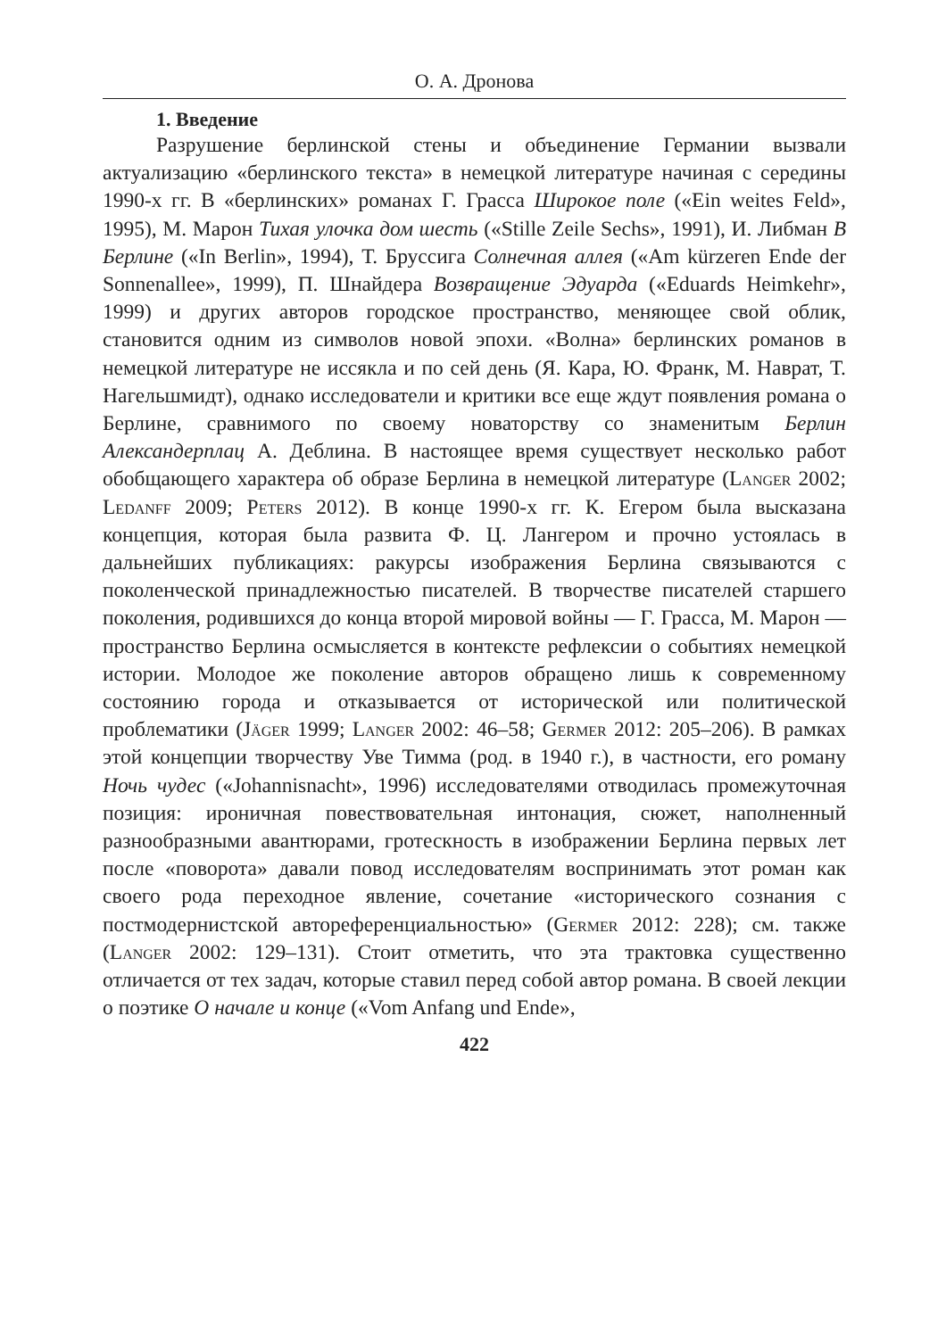О. А. Дронова
1. Введение
Разрушение берлинской стены и объединение Германии вызвали актуализацию «берлинского текста» в немецкой литературе начиная с середины 1990-х гг. В «берлинских» романах Г. Грасса Широкое поле («Ein weites Feld», 1995), М. Марон Тихая улочка дом шесть («Stille Zeile Sechs», 1991), И. Либман В Берлине («In Berlin», 1994), Т. Бруссига Солнечная аллея («Am kürzeren Ende der Sonnenallee», 1999), П. Шнайдера Возвращение Эдуарда («Eduards Heimkehr», 1999) и других авторов городское пространство, меняющее свой облик, становится одним из символов новой эпохи. «Волна» берлинских романов в немецкой литературе не иссякла и по сей день (Я. Кара, Ю. Франк, М. Наврат, Т. Нагельшмидт), однако исследователи и критики все еще ждут появления романа о Берлине, сравнимого по своему новаторству со знаменитым Берлин Александерплац А. Деблина. В настоящее время существует несколько работ обобщающего характера об образе Берлина в немецкой литературе (Langer 2002; Ledanff 2009; Peters 2012). В конце 1990-х гг. К. Егером была высказана концепция, которая была развита Ф. Ц. Лангером и прочно устоялась в дальнейших публикациях: ракурсы изображения Берлина связываются с поколенческой принадлежностью писателей. В творчестве писателей старшего поколения, родившихся до конца второй мировой войны — Г. Грасса, М. Марон — пространство Берлина осмысляется в контексте рефлексии о событиях немецкой истории. Молодое же поколение авторов обращено лишь к современному состоянию города и отказывается от исторической или политической проблематики (Jäger 1999; Langer 2002: 46–58; Germer 2012: 205–206). В рамках этой концепции творчеству Уве Тимма (род. в 1940 г.), в частности, его роману Ночь чудес («Johannisnacht», 1996) исследователями отводилась промежуточная позиция: ироничная повествовательная интонация, сюжет, наполненный разнообразными авантюрами, гротескность в изображении Берлина первых лет после «поворота» давали повод исследователям воспринимать этот роман как своего рода переходное явление, сочетание «исторического сознания с постмодернистской автореференциальностью» (Germer 2012: 228); см. также (Langer 2002: 129–131). Стоит отметить, что эта трактовка существенно отличается от тех задач, которые ставил перед собой автор романа. В своей лекции о поэтике О начале и конце («Vom Anfang und Ende»,
422